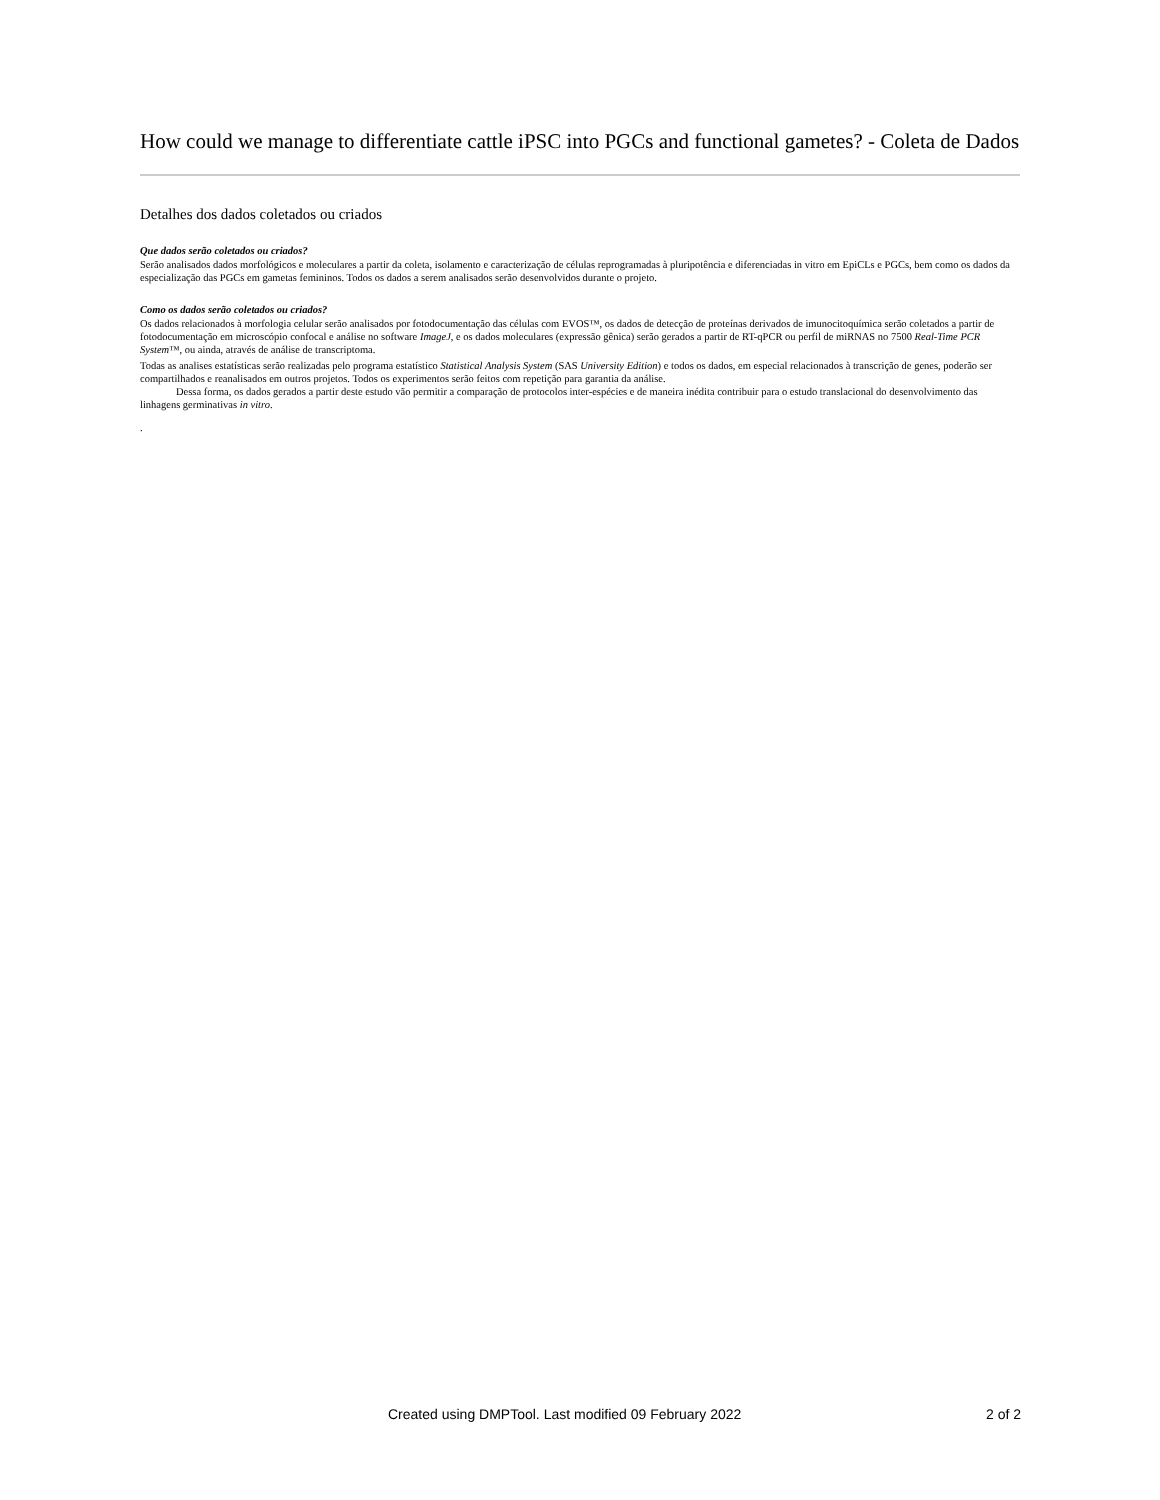How could we manage to differentiate cattle iPSC into PGCs and functional gametes? - Coleta de Dados
Detalhes dos dados coletados ou criados
Que dados serão coletados ou criados?
Serão analisados dados morfológicos e moleculares a partir da coleta, isolamento e caracterização de células reprogramadas à pluripotência e diferenciadas in vitro em EpiCLs e PGCs, bem como os dados da especialização das PGCs em gametas femininos. Todos os dados a serem analisados serão desenvolvidos durante o projeto.
Como os dados serão coletados ou criados?
Os dados relacionados à morfologia celular serão analisados por fotodocumentação das células com EVOS™, os dados de detecção de proteínas derivados de imunocitoquímica serão coletados a partir de fotodocumentação em microscópio confocal e análise no software ImageJ, e os dados moleculares (expressão gênica) serão gerados a partir de RT-qPCR ou perfil de miRNAS no 7500 Real-Time PCR System™, ou ainda, através de análise de transcriptoma.
Todas as analises estatísticas serão realizadas pelo programa estatístico Statistical Analysis System (SAS University Edition) e todos os dados, em especial relacionados à transcrição de genes, poderão ser compartilhados e reanalisados em outros projetos. Todos os experimentos serão feitos com repetição para garantia da análise.
Dessa forma, os dados gerados a partir deste estudo vão permitir a comparação de protocolos inter-espécies e de maneira inédita contribuir para o estudo translacional do desenvolvimento das linhagens germinativas in vitro.
.
Created using DMPTool. Last modified 09 February 2022 2 of 2